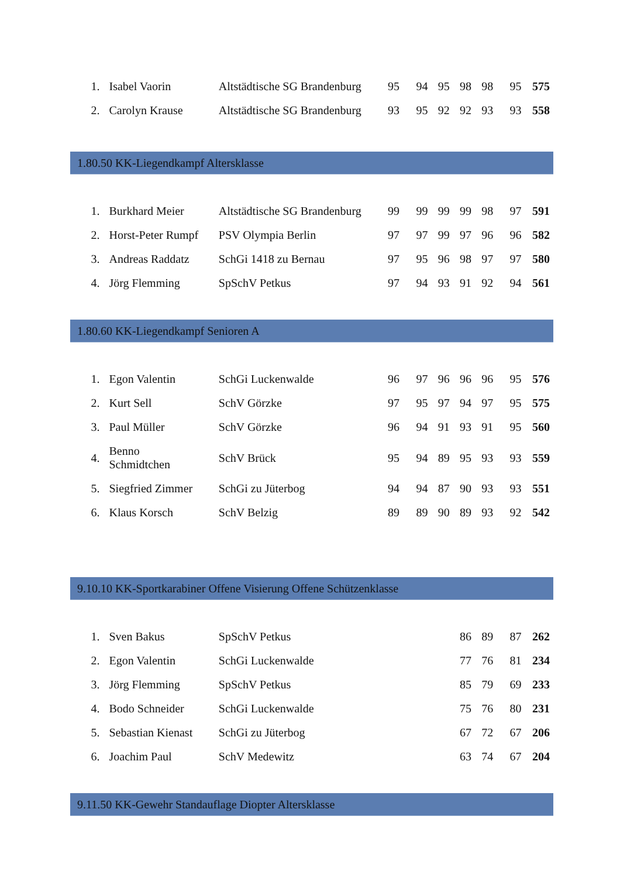| 1. | Isabel Vaorin | Altstädtische SG Brandenburg | 95 | 94 | 95 | 98 | 98 | 95 | 575 |
| 2. | Carolyn Krause | Altstädtische SG Brandenburg | 93 | 95 | 92 | 92 | 93 | 93 | 558 |
1.80.50 KK-Liegendkampf Altersklasse
| 1. | Burkhard Meier | Altstädtische SG Brandenburg | 99 | 99 | 99 | 99 | 98 | 97 | 591 |
| 2. | Horst-Peter Rumpf | PSV Olympia Berlin | 97 | 97 | 99 | 97 | 96 | 96 | 582 |
| 3. | Andreas Raddatz | SchGi 1418 zu Bernau | 97 | 95 | 96 | 98 | 97 | 97 | 580 |
| 4. | Jörg Flemming | SpSchV Petkus | 97 | 94 | 93 | 91 | 92 | 94 | 561 |
1.80.60 KK-Liegendkampf Senioren A
| 1. | Egon Valentin | SchGi Luckenwalde | 96 | 97 | 96 | 96 | 96 | 95 | 576 |
| 2. | Kurt Sell | SchV Görzke | 97 | 95 | 97 | 94 | 97 | 95 | 575 |
| 3. | Paul Müller | SchV Görzke | 96 | 94 | 91 | 93 | 91 | 95 | 560 |
| 4. | Benno Schmidtchen | SchV Brück | 95 | 94 | 89 | 95 | 93 | 93 | 559 |
| 5. | Siegfried Zimmer | SchGi zu Jüterbog | 94 | 94 | 87 | 90 | 93 | 93 | 551 |
| 6. | Klaus Korsch | SchV Belzig | 89 | 89 | 90 | 89 | 93 | 92 | 542 |
9.10.10 KK-Sportkarabiner Offene Visierung Offene Schützenklasse
| 1. | Sven Bakus | SpSchV Petkus | | | | 86 | 89 | 87 | 262 |
| 2. | Egon Valentin | SchGi Luckenwalde | | | | 77 | 76 | 81 | 234 |
| 3. | Jörg Flemming | SpSchV Petkus | | | | 85 | 79 | 69 | 233 |
| 4. | Bodo Schneider | SchGi Luckenwalde | | | | 75 | 76 | 80 | 231 |
| 5. | Sebastian Kienast | SchGi zu Jüterbog | | | | 67 | 72 | 67 | 206 |
| 6. | Joachim Paul | SchV Medewitz | | | | 63 | 74 | 67 | 204 |
9.11.50 KK-Gewehr Standauflage Diopter Altersklasse